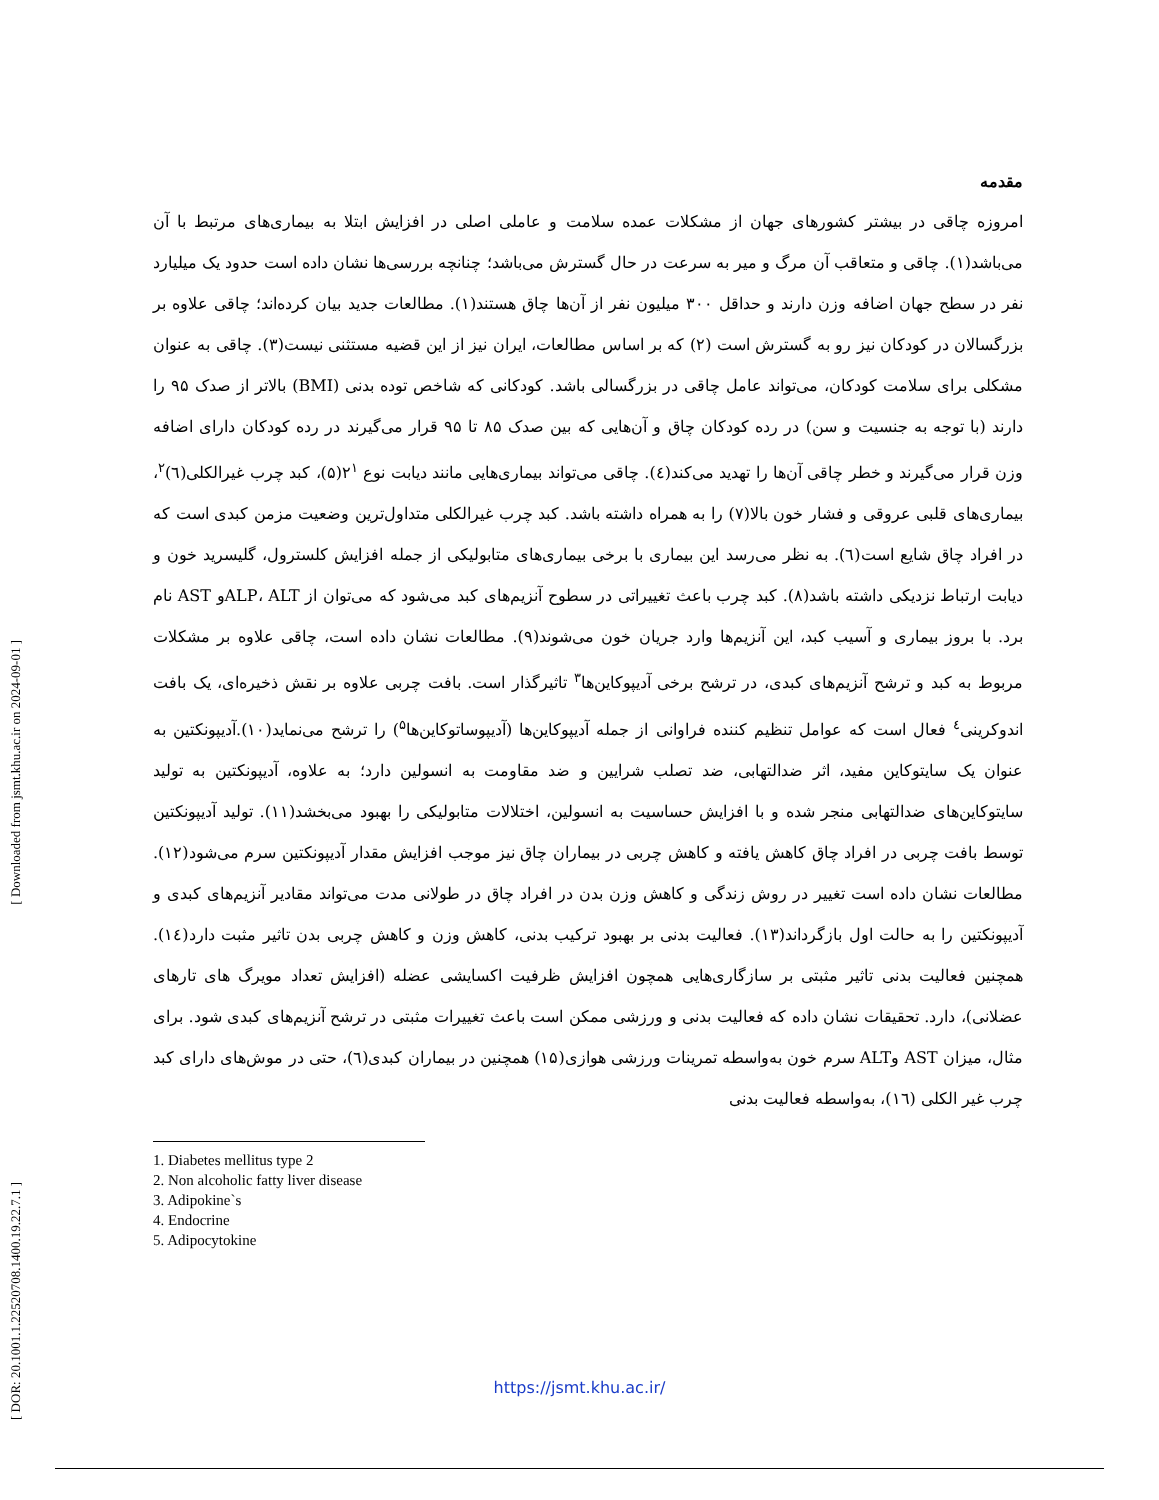[ Downloaded from jsmt.khu.ac.ir on 2024-09-01 ]
[ DOR: 20.1001.1.22520708.1400.19.22.7.1 ]
مقدمه
امروزه چاقی در بیشتر کشورهای جهان از مشکلات عمده سلامت و عاملی اصلی در افزایش ابتلا به بیماری‌های مرتبط با آن می‌باشد(۱). چاقی و متعاقب آن مرگ و میر به سرعت در حال گسترش می‌باشد؛ چنانچه بررسی‌ها نشان داده است حدود یک میلیارد نفر در سطح جهان اضافه وزن دارند و حداقل ۳۰۰ میلیون نفر از آن‌ها چاق هستند(۱). مطالعات جدید بیان کرده‌اند؛ چاقی علاوه بر بزرگسالان در کودکان نیز رو به گسترش است (۲) که بر اساس مطالعات، ایران نیز از این قضیه مستثنی نیست(۳). چاقی به عنوان مشکلی برای سلامت کودکان، می‌تواند عامل چاقی در بزرگسالی باشد. کودکانی که شاخص توده بدنی (BMI) بالاتر از صدک ۹۵ را دارند (با توجه به جنسیت و سن) در رده کودکان چاق و آن‌هایی که بین صدک ۸۵ تا ۹۵ قرار می‌گیرند در رده کودکان دارای اضافه وزن قرار می‌گیرند و خطر چاقی آن‌ها را تهدید می‌کند(٤). چاقی می‌تواند بیماری‌هایی مانند دیابت نوع ۲<sup>۱</sup>(۵)، کبد چرب غیرالکلی(٦)<sup>۲</sup>، بیماری‌های قلبی عروقی و فشار خون بالا(۷) را به همراه داشته باشد. کبد چرب غیرالکلی متداول‌ترین وضعیت مزمن کبدی است که در افراد چاق شایع است(٦). به نظر می‌رسد این بیماری با برخی بیماری‌های متابولیکی از جمله افزایش کلسترول، گلیسرید خون و دیابت ارتباط نزدیکی داشته باشد(۸). کبد چرب باعث تغییراتی در سطوح آنزیم‌های کبد می‌شود که می‌توان از ALP، ALTو AST نام برد. با بروز بیماری و آسیب کبد، این آنزیم‌ها وارد جریان خون می‌شوند(۹). مطالعات نشان داده است، چاقی علاوه بر مشکلات مربوط به کبد و ترشح آنزیم‌های کبدی، در ترشح برخی آدیپوکاین‌ها<sup>۳</sup> تاثیرگذار است. بافت چربی علاوه بر نقش ذخیره‌ای، یک بافت اندوکرینی<sup>٤</sup> فعال است که عوامل تنظیم کننده فراوانی از جمله آدیپوکاین‌ها (آدیپوساتوکاین‌ها<sup>۵</sup>) را ترشح می‌نماید(۱۰).آدیپونکتین به عنوان یک سایتوکاین مفید، اثر ضدالتهابی، ضد تصلب شرایین و ضد مقاومت به انسولین دارد؛ به علاوه، آدیپونکتین به تولید سایتوکاین‌های ضدالتهابی منجر شده و با افزایش حساسیت به انسولین، اختلالات متابولیکی را بهبود می‌بخشد(۱۱). تولید آدیپونکتین توسط بافت چربی در افراد چاق کاهش یافته و کاهش چربی در بیماران چاق نیز موجب افزایش مقدار آدیپونکتین سرم می‌شود(۱۲). مطالعات نشان داده است تغییر در روش زندگی و کاهش وزن بدن در افراد چاق در طولانی مدت می‌تواند مقادیر آنزیم‌های کبدی و آدیپونکتین را به حالت اول بازگرداند(۱۳). فعالیت بدنی بر بهبود ترکیب بدنی، کاهش وزن و کاهش چربی بدن تاثیر مثبت دارد(١٤). همچنین فعالیت بدنی تاثیر مثبتی بر سازگاری‌هایی همچون افزایش ظرفیت اکسایشی عضله (افزایش تعداد مویرگ های تارهای عضلانی)، دارد. تحقیقات نشان داده که فعالیت بدنی و ورزشی ممکن است باعث تغییرات مثبتی در ترشح آنزیم‌های کبدی شود. برای مثال، میزان AST وALT سرم خون به‌واسطه تمرینات ورزشی هوازی(۱۵) همچنین در بیماران کبدی(٦)، حتی در موش‌های دارای کبد چرب غیر الکلی (١٦)، به‌واسطه فعالیت بدنی
1. Diabetes mellitus type 2
2. Non alcoholic fatty liver disease
3. Adipokine`s
4. Endocrine
5. Adipocytokine
https://jsmt.khu.ac.ir/